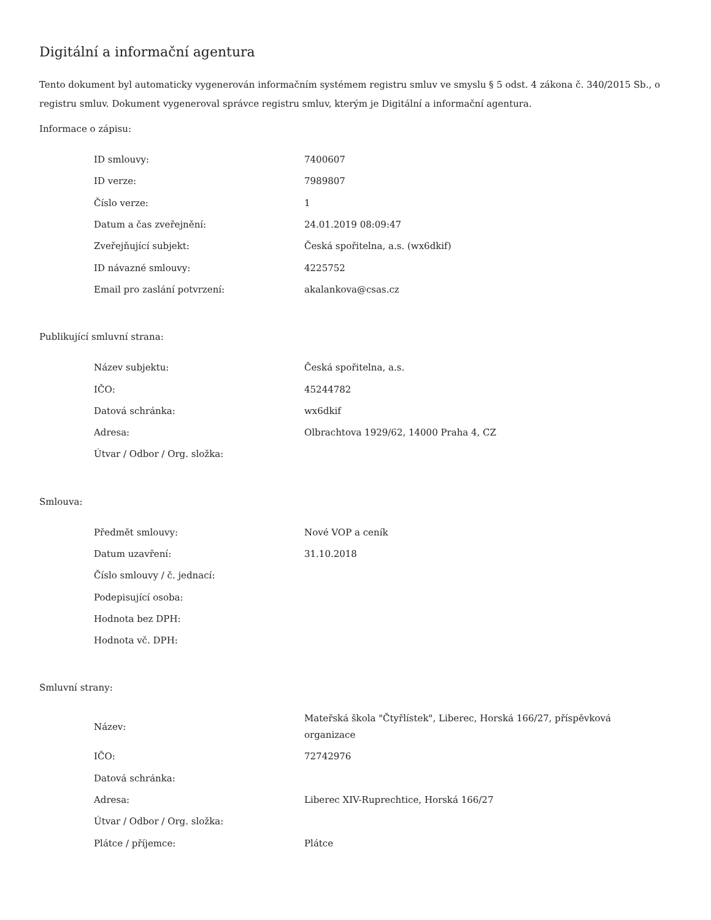Digitální a informační agentura
Tento dokument byl automaticky vygenerován informačním systémem registru smluv ve smyslu § 5 odst. 4 zákona č. 340/2015 Sb., o registru smluv. Dokument vygeneroval správce registru smluv, kterým je Digitální a informační agentura.
Informace o zápisu:
| ID smlouvy: | 7400607 |
| ID verze: | 7989807 |
| Číslo verze: | 1 |
| Datum a čas zveřejnění: | 24.01.2019 08:09:47 |
| Zveřejňující subjekt: | Česká spořitelna, a.s. (wx6dkif) |
| ID návazné smlouvy: | 4225752 |
| Email pro zaslání potvrzení: | akalankova@csas.cz |
Publikující smluvní strana:
| Název subjektu: | Česká spořitelna, a.s. |
| IČO: | 45244782 |
| Datová schránka: | wx6dkif |
| Adresa: | Olbrachtova 1929/62, 14000 Praha 4, CZ |
| Útvar / Odbor / Org. složka: | |
Smlouva:
| Předmět smlouvy: | Nové VOP a ceník |
| Datum uzavření: | 31.10.2018 |
| Číslo smlouvy / č. jednací: | |
| Podepisující osoba: | |
| Hodnota bez DPH: | |
| Hodnota vč. DPH: | |
Smluvní strany:
| Název: | Mateřská škola "Čtyřlístek", Liberec, Horská 166/27, příspěvková organizace |
| IČO: | 72742976 |
| Datová schránka: | |
| Adresa: | Liberec XIV-Ruprechtice, Horská 166/27 |
| Útvar / Odbor / Org. složka: | |
| Plátce / příjemce: | Plátce |